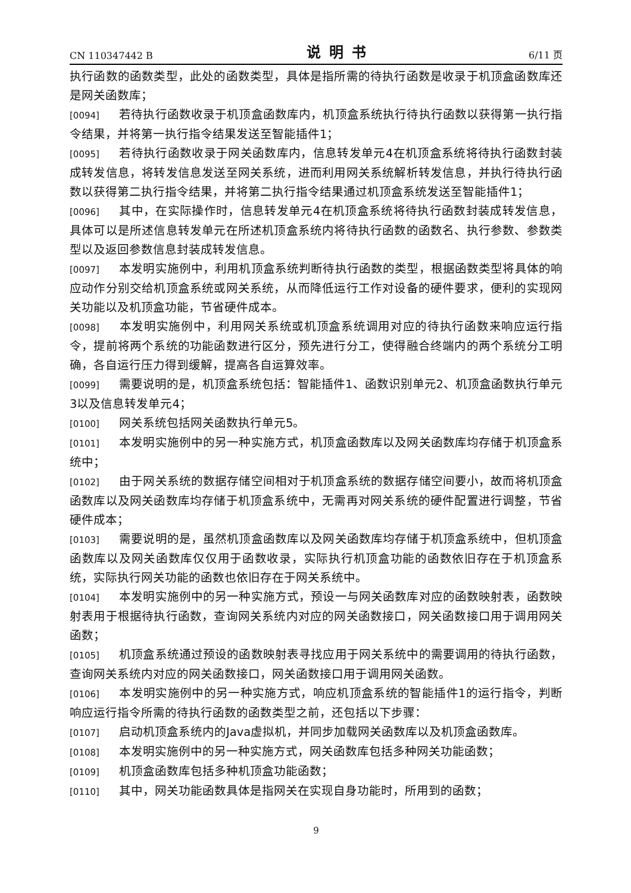CN 110347442 B 说明书 6/11 页
执行函数的函数类型，此处的函数类型，具体是指所需的待执行函数是收录于机顶盒函数库还是网关函数库；
[0094] 若待执行函数收录于机顶盒函数库内，机顶盒系统执行待执行函数以获得第一执行指令结果，并将第一执行指令结果发送至智能插件1；
[0095] 若待执行函数收录于网关函数库内，信息转发单元4在机顶盒系统将待执行函数封装成转发信息，将转发信息发送至网关系统，进而利用网关系统解析转发信息，并执行待执行函数以获得第二执行指令结果，并将第二执行指令结果通过机顶盒系统发送至智能插件1；
[0096] 其中，在实际操作时，信息转发单元4在机顶盒系统将待执行函数封装成转发信息，具体可以是所述信息转发单元在所述机顶盒系统内将待执行函数的函数名、执行参数、参数类型以及返回参数信息封装成转发信息。
[0097] 本发明实施例中，利用机顶盒系统判断待执行函数的类型，根据函数类型将具体的响应动作分别交给机顶盒系统或网关系统，从而降低运行工作对设备的硬件要求，便利的实现网关功能以及机顶盒功能，节省硬件成本。
[0098] 本发明实施例中，利用网关系统或机顶盒系统调用对应的待执行函数来响应运行指令，提前将两个系统的功能函数进行区分，预先进行分工，使得融合终端内的两个系统分工明确，各自运行压力得到缓解，提高各自运算效率。
[0099] 需要说明的是，机顶盒系统包括：智能插件1、函数识别单元2、机顶盒函数执行单元3以及信息转发单元4；
[0100] 网关系统包括网关函数执行单元5。
[0101] 本发明实施例中的另一种实施方式，机顶盒函数库以及网关函数库均存储于机顶盒系统中；
[0102] 由于网关系统的数据存储空间相对于机顶盒系统的数据存储空间要小，故而将机顶盒函数库以及网关函数库均存储于机顶盒系统中，无需再对网关系统的硬件配置进行调整，节省硬件成本；
[0103] 需要说明的是，虽然机顶盒函数库以及网关函数库均存储于机顶盒系统中，但机顶盒函数库以及网关函数库仅仅用于函数收录，实际执行机顶盒功能的函数依旧存在于机顶盒系统，实际执行网关功能的函数也依旧存在于网关系统中。
[0104] 本发明实施例中的另一种实施方式，预设一与网关函数库对应的函数映射表，函数映射表用于根据待执行函数，查询网关系统内对应的网关函数接口，网关函数接口用于调用网关函数；
[0105] 机顶盒系统通过预设的函数映射表寻找应用于网关系统中的需要调用的待执行函数，查询网关系统内对应的网关函数接口，网关函数接口用于调用网关函数。
[0106] 本发明实施例中的另一种实施方式，响应机顶盒系统的智能插件1的运行指令，判断响应运行指令所需的待执行函数的函数类型之前，还包括以下步骤：
[0107] 启动机顶盒系统内的Java虚拟机，并同步加载网关函数库以及机顶盒函数库。
[0108] 本发明实施例中的另一种实施方式，网关函数库包括多种网关功能函数；
[0109] 机顶盒函数库包括多种机顶盒功能函数；
[0110] 其中，网关功能函数具体是指网关在实现自身功能时，所用到的函数；
9